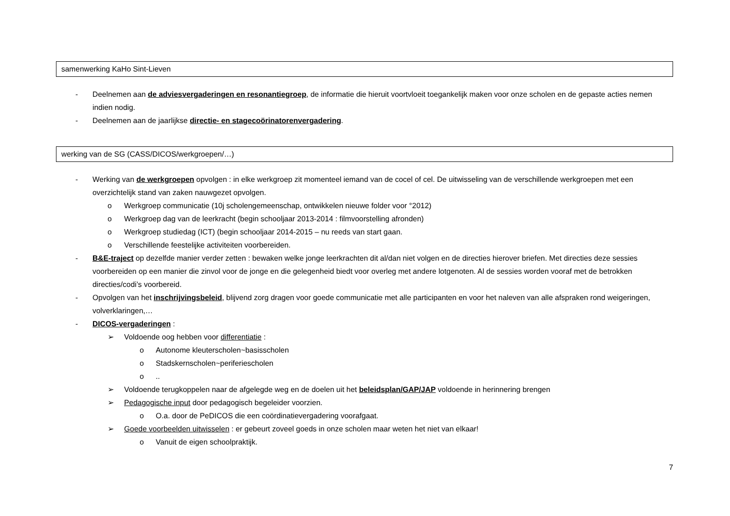samenwerking KaHo Sint-Lieven
- Deelnemen aan de adviesvergaderingen en resonantiegroep, de informatie die hieruit voortvloeit toegankelijk maken voor onze scholen en de gepaste acties nemen indien nodig.
- Deelnemen aan de jaarlijkse directie- en stagecoörinatorenvergadering.
werking van de SG (CASS/DICOS/werkgroepen/…)
- Werking van de werkgroepen opvolgen : in elke werkgroep zit momenteel iemand van de cocel of cel. De uitwisseling van de verschillende werkgroepen met een overzichtelijk stand van zaken nauwgezet opvolgen.
o Werkgroep communicatie (10j scholengemeenschap, ontwikkelen nieuwe folder voor °2012)
o Werkgroep dag van de leerkracht (begin schooljaar 2013-2014 : filmvoorstelling afronden)
o Werkgroep studiedag (ICT) (begin schooljaar 2014-2015 – nu reeds van start gaan.
o Verschillende feestelijke activiteiten voorbereiden.
- B&E-traject op dezelfde manier verder zetten : bewaken welke jonge leerkrachten dit al/dan niet volgen en de directies hierover briefen. Met directies deze sessies voorbereiden op een manier die zinvol voor de jonge en die gelegenheid biedt voor overleg met andere lotgenoten. Al de sessies worden vooraf met de betrokken directies/codi’s voorbereid.
- Opvolgen van het inschrijvingsbeleid, blijvend zorg dragen voor goede communicatie met alle participanten en voor het naleven van alle afspraken rond weigeringen, volverklaringen,…
- DICOS-vergaderingen :
➢ Voldoende oog hebben voor differentiatie :
o Autonome kleuterscholen~basisscholen
o Stadskernscholen~periferiescholen
o..
➢ Voldoende terugkoppelen naar de afgelegde weg en de doelen uit het beleidsplan/GAP/JAP voldoende in herinnering brengen
➢ Pedagogische input door pedagogisch begeleider voorzien.
o O.a. door de PeDICOS die een coördinatievergadering voorafgaat.
➢ Goede voorbeelden uitwisselen : er gebeurt zoveel goeds in onze scholen maar weten het niet van elkaar!
o Vanuit de eigen schoolpraktijk.
7